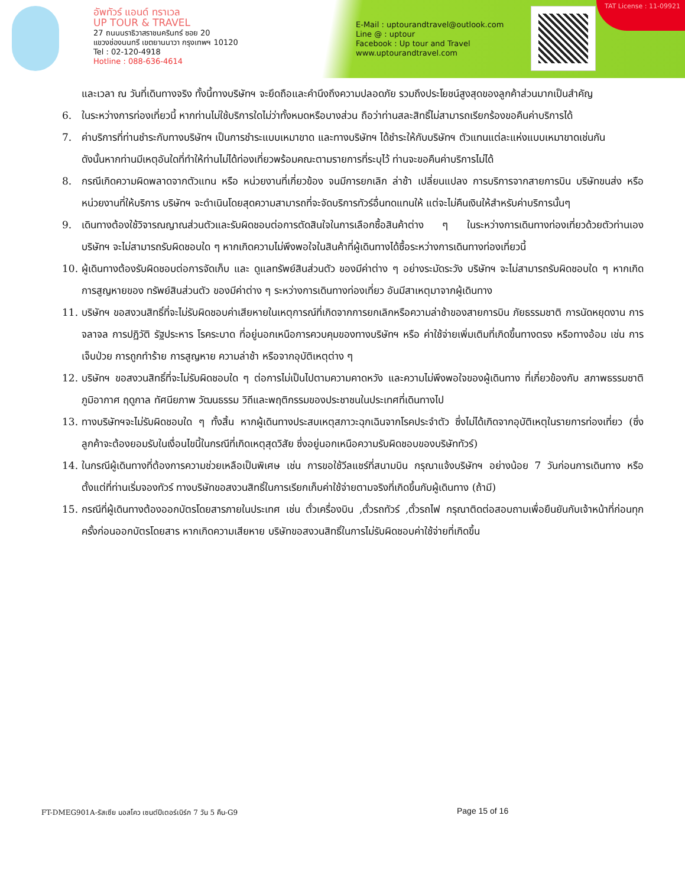อัพทัวร์ แอนด์ ทราเวล
UP TOUR & TRAVEL
27 ถนนนราธิวาสราชนครินทร์ ซอย 20
แขวงช่องนนทรี เขตยานนาวา กรุงเทพฯ 10120
Tel : 02-120-4918
Hotline : 088-636-4614
E-Mail : uptourandtravel@outlook.com
Line @ : uptour
Facebook : Up tour and Travel
www.uptourandtravel.com
TAT License : 11-09921
และเวลา ณ วันที่เดินทางจริง ทั้งนี้ทางบริษัทฯ จะยึดถือและคำนึงถึงความปลอดภัย รวมถึงประโยชน์สูงสุดของลูกค้าส่วนมากเป็นสำคัญ
6. ในระหว่างการท่องเที่ยวนี้ หากท่านไม่ใช้บริการใดไม่ว่าทั้งหมดหรือบางส่วน ถือว่าท่านสละสิทธิ์ไม่สามารถเรียกร้องขอคืนค่าบริการได้
7. ค่าบริการที่ท่านชำระกับทางบริษัทฯ เป็นการชำระแบบเหมาขาด และทางบริษัทฯ ได้ชำระให้กับบริษัทฯ ตัวแทนแต่ละแห่งแบบเหมาขาดเช่นกัน
ดังนั้นหากท่านมีเหตุอันใดที่ทำให้ท่านไม่ได้ท่องเที่ยวพร้อมคณะตามรายการที่ระบุไว้ ท่านจะขอคืนค่าบริการไม่ได้
8. กรณีเกิดความผิดพลาดจากตัวแทน หรือ หน่วยงานที่เกี่ยวข้อง จนมีการยกเลิก ล่าช้า เปลี่ยนแปลง การบริการจากสายการบิน บริษัทขนส่ง หรือ หน่วยงานที่ให้บริการ บริษัทฯ จะดำเนินโดยสุดความสามารถที่จะจัดบริการทัวร์อื่นทดแทนให้ แต่จะไม่คืนเงินให้สำหรับค่าบริการนั้นๆ
9. เดินทางต้องใช้วิจารณญาณส่วนตัวและรับผิดชอบต่อการตัดสินใจในการเลือกซื้อสินค้าต่าง ๆ ในระหว่างการเดินทางท่องเที่ยวด้วยตัวท่านเอง บริษัทฯ จะไม่สามารถรับผิดชอบใด ๆ หากเกิดความไม่พึงพอใจในสินค้าที่ผู้เดินทางได้ซื้อระหว่างการเดินทางท่องเที่ยวนี้
10. ผู้เดินทางต้องรับผิดชอบต่อการจัดเก็บ และ ดูแลทรัพย์สินส่วนตัว ของมีค่าต่าง ๆ อย่างระมัดระวัง บริษัทฯ จะไม่สามารถรับผิดชอบใด ๆ หากเกิดการสูญหายของ ทรัพย์สินส่วนตัว ของมีค่าต่าง ๆ ระหว่างการเดินทางท่องเที่ยว อันมีสาเหตุมาจากผู้เดินทาง
11. บริษัทฯ ขอสงวนสิทธิ์ที่จะไม่รับผิดชอบค่าเสียหายในเหตุการณ์ที่เกิดจากการยกเลิกหรือความล่าช้าของสายการบิน ภัยธรรมชาติ การนัดหยุดงาน การจลาจล การปฏิวัติ รัฐประหาร โรคระบาด ที่อยู่นอกเหนือการควบคุมของทางบริษัทฯ หรือ ค่าใช้จ่ายเพิ่มเติมที่เกิดขึ้นทางตรง หรือทางอ้อม เช่น การเจ็บป่วย การถูกทำร้าย การสูญหาย ความล่าช้า หรือจากอุบัติเหตุต่าง ๆ
12. บริษัทฯ ขอสงวนสิทธิ์ที่จะไม่รับผิดชอบใด ๆ ต่อการไม่เป็นไปตามความคาดหวัง และความไม่พึงพอใจของผู้เดินทาง ที่เกี่ยวข้องกับ สภาพธรรมชาติ ภูมิอากาศ ฤดูกาล ทัศนียภาพ วัฒนธรรม วิถีและพฤติกรรมของประชาชนในประเทศที่เดินทางไป
13. ทางบริษัทฯจะไม่รับผิดชอบใด ๆ ทั้งสิ้น หากผู้เดินทางประสบเหตุสภาวะฉุกเฉินจากโรคประจำตัว ซึ่งไม่ได้เกิดจากอุบัติเหตุในรายการท่องเที่ยว (ซึ่งลูกค้าจะต้องยอมรับในเงื่อนไขนี้ในกรณีที่เกิดเหตุสุดวิสัย ซึ่งอยู่นอกเหนือความรับผิดชอบของบริษัททัวร์)
14. ในกรณีผู้เดินทางที่ต้องการความช่วยเหลือเป็นพิเศษ เช่น การขอใช้วีลแชร์ที่สนามบิน กรุณาแจ้งบริษัทฯ อย่างน้อย 7 วันก่อนการเดินทาง หรือตั้งแต่ที่ท่านเริ่มจองทัวร์ ทางบริษัทขอสงวนสิทธิ์ในการเรียกเก็บค่าใช้จ่ายตามจริงที่เกิดขึ้นกับผู้เดินทาง (ถ้ามี)
15. กรณีที่ผู้เดินทางต้องออกบัตรโดยสารภายในประเทศ เช่น ตั๋วเครื่องบิน ,ตั๋วรถทัวร์ ,ตั๋วรถไฟ กรุณาติดต่อสอบถามเพื่อยืนยันกับเจ้าหน้าที่ก่อนทุกครั้งก่อนออกบัตรโดยสาร หากเกิดความเสียหาย บริษัทขอสงวนสิทธิ์ในการไม่รับผิดชอบค่าใช้จ่ายที่เกิดขึ้น
FT-DMEG901A-รัสเซีย มอสโคว เซนต์ปีเตอร์เบิร์ก 7 วัน 5 คืน-G9
Page 15 of 16